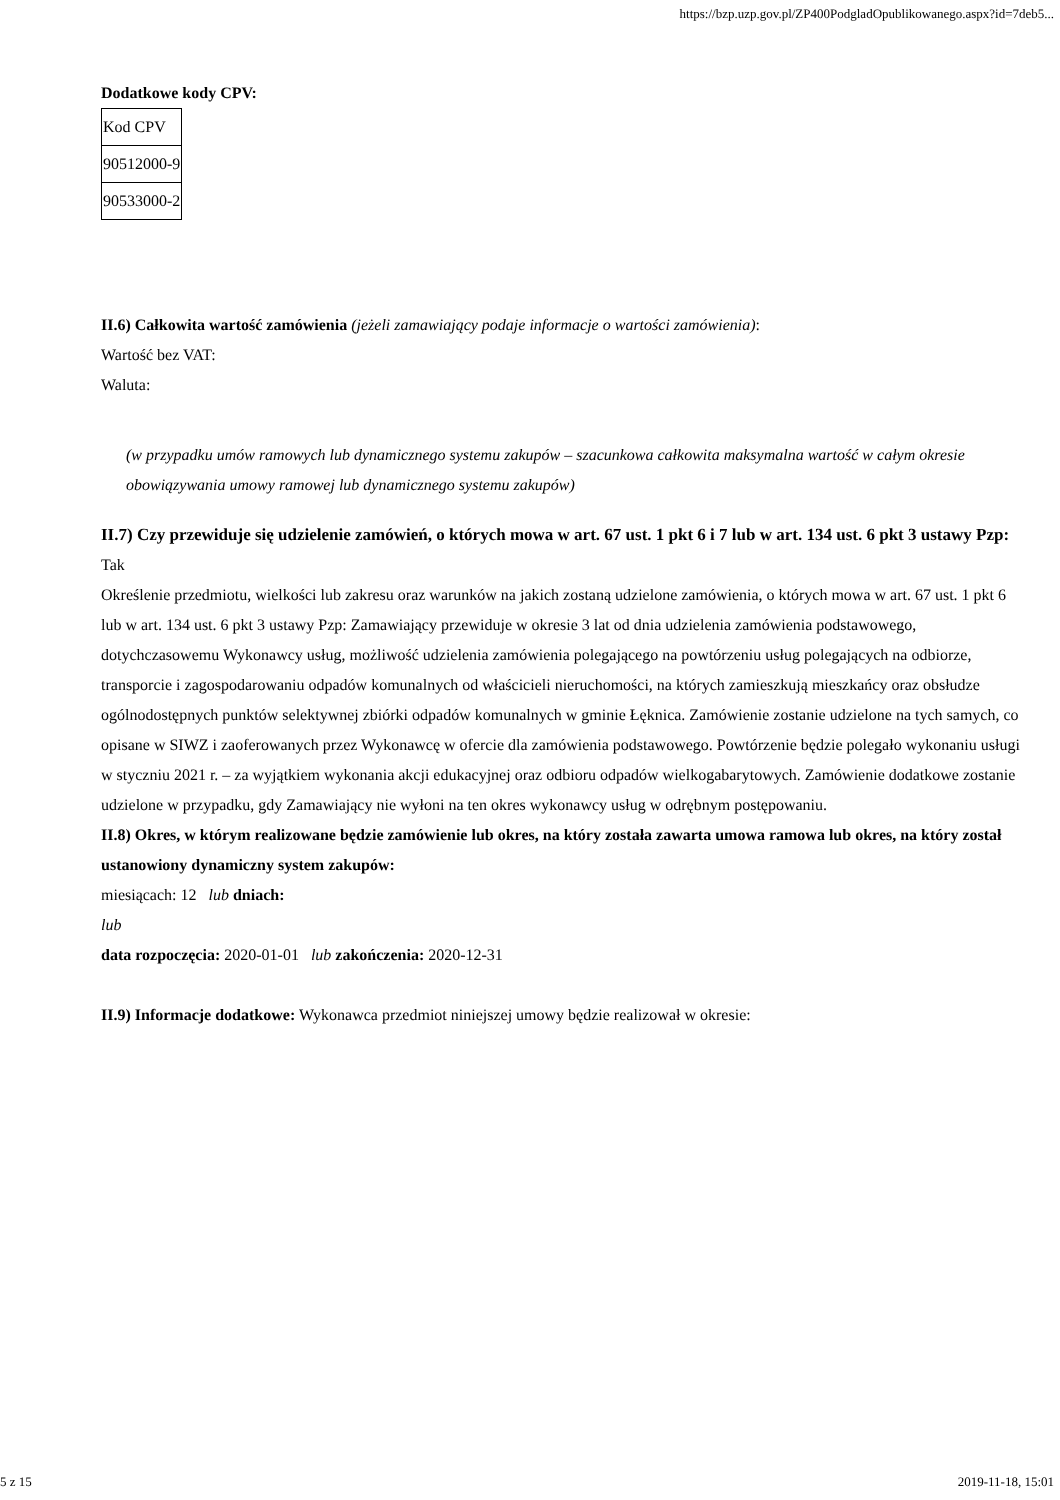https://bzp.uzp.gov.pl/ZP400PodgladOpublikowanego.aspx?id=7deb5...
Dodatkowe kody CPV:
| Kod CPV |
| 90512000-9 |
| 90533000-2 |
II.6) Całkowita wartość zamówienia (jeżeli zamawiający podaje informacje o wartości zamówienia):
Wartość bez VAT:
Waluta:
(w przypadku umów ramowych lub dynamicznego systemu zakupów – szacunkowa całkowita maksymalna wartość w całym okresie obowiązywania umowy ramowej lub dynamicznego systemu zakupów)
II.7) Czy przewiduje się udzielenie zamówień, o których mowa w art. 67 ust. 1 pkt 6 i 7 lub w art. 134 ust. 6 pkt 3 ustawy Pzp: Tak
Określenie przedmiotu, wielkości lub zakresu oraz warunków na jakich zostaną udzielone zamówienia, o których mowa w art. 67 ust. 1 pkt 6 lub w art. 134 ust. 6 pkt 3 ustawy Pzp: Zamawiający przewiduje w okresie 3 lat od dnia udzielenia zamówienia podstawowego, dotychczasowemu Wykonawcy usług, możliwość udzielenia zamówienia polegającego na powtórzeniu usług polegających na odbiorze, transporcie i zagospodarowaniu odpadów komunalnych od właścicieli nieruchomości, na których zamieszkują mieszkańcy oraz obsłudze ogólnodostępnych punktów selektywnej zbiórki odpadów komunalnych w gminie Łęknica. Zamówienie zostanie udzielone na tych samych, co opisane w SIWZ i zaoferowanych przez Wykonawcę w ofercie dla zamówienia podstawowego. Powtórzenie będzie polegało wykonaniu usługi w styczniu 2021 r. – za wyjątkiem wykonania akcji edukacyjnej oraz odbioru odpadów wielkogabarytowych. Zamówienie dodatkowe zostanie udzielone w przypadku, gdy Zamawiający nie wyłoni na ten okres wykonawcy usług w odrębnym postępowaniu.
II.8) Okres, w którym realizowane będzie zamówienie lub okres, na który została zawarta umowa ramowa lub okres, na który został ustanowiony dynamiczny system zakupów:
miesiącach: 12 lub dniach:
lub
data rozpoczęcia: 2020-01-01 lub zakończenia: 2020-12-31
II.9) Informacje dodatkowe: Wykonawca przedmiot niniejszej umowy będzie realizował w okresie:
5 z 15 2019-11-18, 15:01